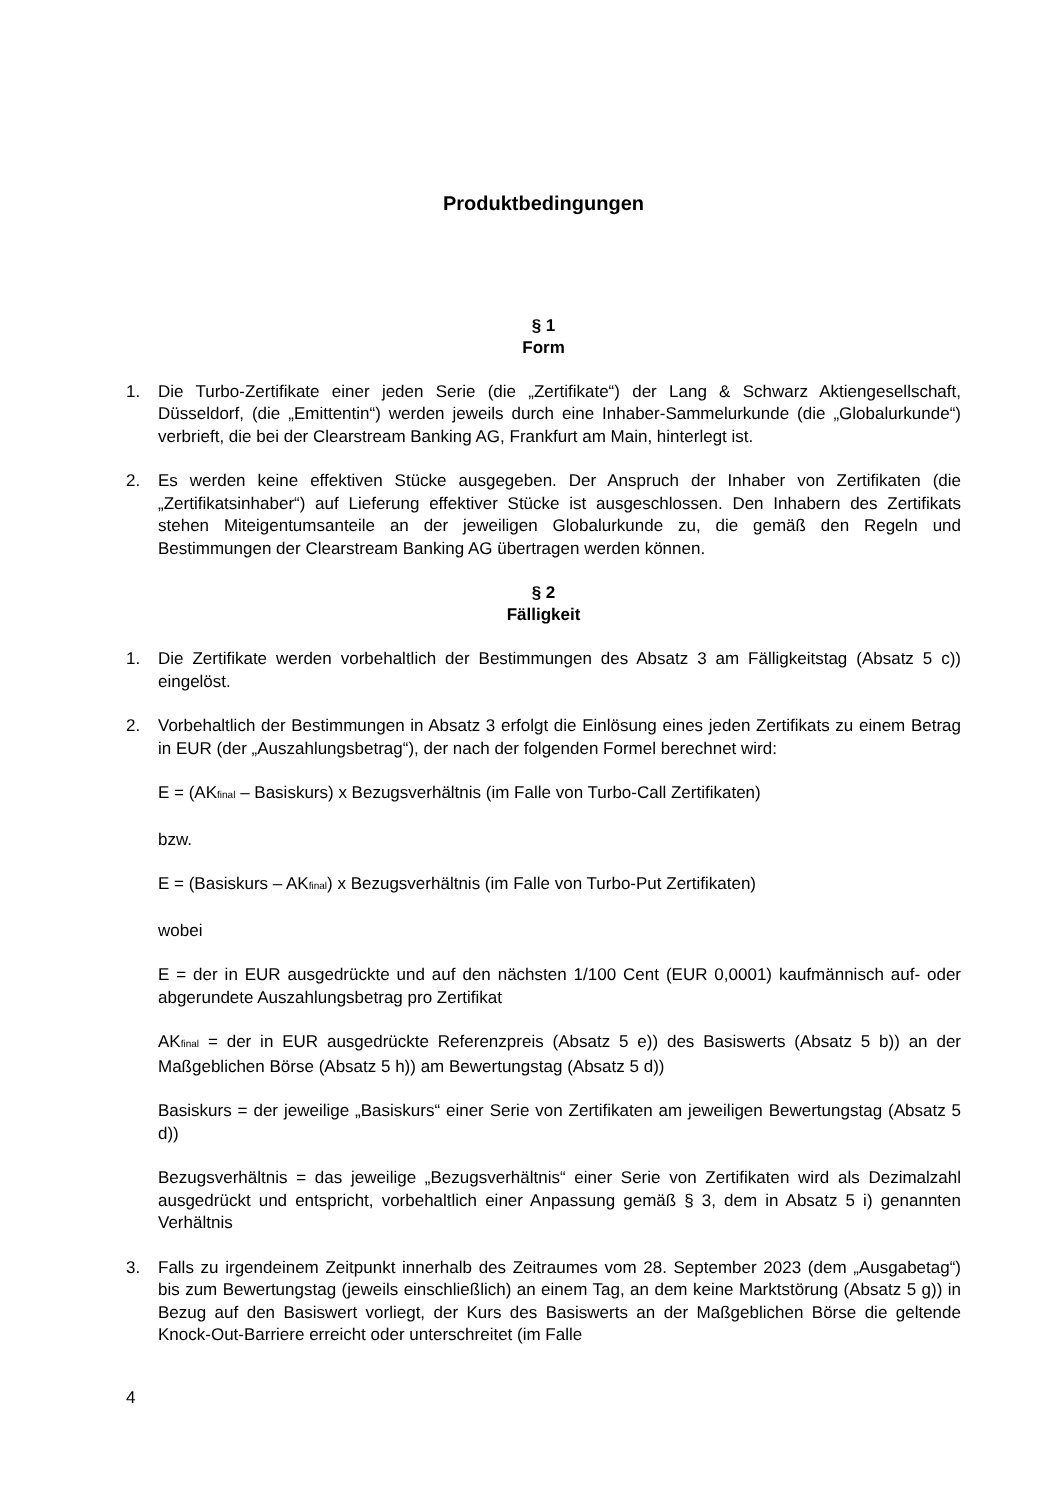Produktbedingungen
§ 1
Form
1. Die Turbo-Zertifikate einer jeden Serie (die „Zertifikate“) der Lang & Schwarz Aktiengesellschaft, Düsseldorf, (die „Emittentin“) werden jeweils durch eine Inhaber-Sammelurkunde (die „Globalurkunde“) verbrieft, die bei der Clearstream Banking AG, Frankfurt am Main, hinterlegt ist.
2. Es werden keine effektiven Stücke ausgegeben. Der Anspruch der Inhaber von Zertifikaten (die „Zertifikatsinhaber“) auf Lieferung effektiver Stücke ist ausgeschlossen. Den Inhabern des Zertifikats stehen Miteigentumsanteile an der jeweiligen Globalurkunde zu, die gemäß den Regeln und Bestimmungen der Clearstream Banking AG übertragen werden können.
§ 2
Fälligkeit
1. Die Zertifikate werden vorbehaltlich der Bestimmungen des Absatz 3 am Fälligkeitstag (Absatz 5 c)) eingelöst.
2. Vorbehaltlich der Bestimmungen in Absatz 3 erfolgt die Einlösung eines jeden Zertifikats zu einem Betrag in EUR (der „Auszahlungsbetrag“), der nach der folgenden Formel berechnet wird:
E = (AK<sub>final</sub> – Basiskurs) x Bezugsverhältnis (im Falle von Turbo-Call Zertifikaten)
bzw.
E = (Basiskurs – AK<sub>final</sub>) x Bezugsverhältnis (im Falle von Turbo-Put Zertifikaten)
wobei
E = der in EUR ausgedrückte und auf den nächsten 1/100 Cent (EUR 0,0001) kaufmännisch auf- oder abgerundete Auszahlungsbetrag pro Zertifikat
AK<sub>final</sub> = der in EUR ausgedrückte Referenzpreis (Absatz 5 e)) des Basiswerts (Absatz 5 b)) an der Maßgeblichen Börse (Absatz 5 h)) am Bewertungstag (Absatz 5 d))
Basiskurs = der jeweilige „Basiskurs“ einer Serie von Zertifikaten am jeweiligen Bewertungstag (Absatz 5 d))
Bezugsverhältnis = das jeweilige „Bezugsverhältnis“ einer Serie von Zertifikaten wird als Dezimalzahl ausgedrückt und entspricht, vorbehaltlich einer Anpassung gemäß § 3, dem in Absatz 5 i) genannten Verhältnis
3. Falls zu irgendeinem Zeitpunkt innerhalb des Zeitraumes vom 28. September 2023 (dem „Ausgabetag“) bis zum Bewertungstag (jeweils einschließlich) an einem Tag, an dem keine Marktstörung (Absatz 5 g)) in Bezug auf den Basiswert vorliegt, der Kurs des Basiswerts an der Maßgeblichen Börse die geltende Knock-Out-Barriere erreicht oder unterschreitet (im Falle
4